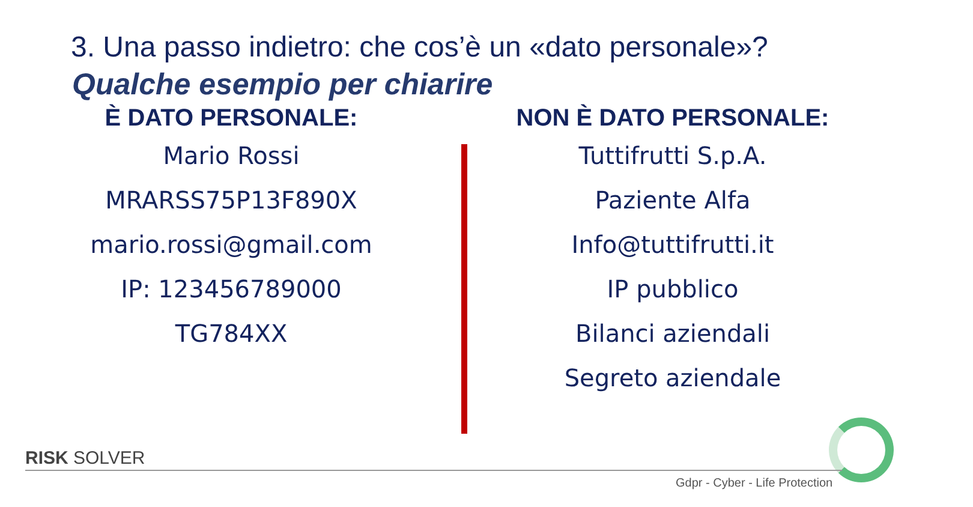3. Una passo indietro: che cos’è un «dato personale»?
Qualche esempio per chiarire
È DATO PERSONALE:
Mario Rossi
MRARSS75P13F890X
mario.rossi@gmail.com
IP: 123456789000
TG784XX
NON È DATO PERSONALE:
Tuttifrutti S.p.A.
Paziente Alfa
Info@tuttifrutti.it
IP pubblico
Bilanci aziendali
Segreto aziendale
RISK SOLVER
Gdpr - Cyber - Life Protection